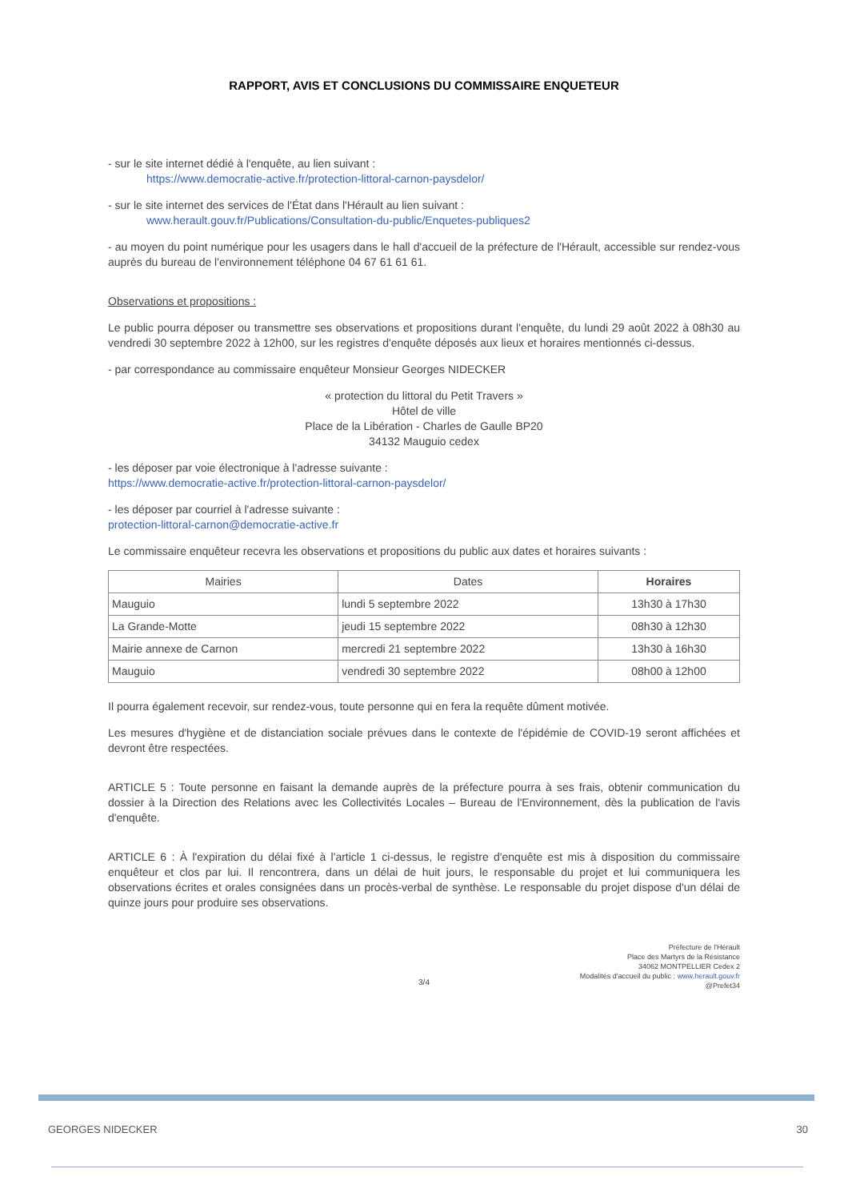RAPPORT, AVIS ET CONCLUSIONS DU COMMISSAIRE ENQUETEUR
- sur le site internet dédié à l'enquête, au lien suivant :
https://www.democratie-active.fr/protection-littoral-carnon-paysdelor/
- sur le site internet des services de l'État dans l'Hérault au lien suivant :
www.herault.gouv.fr/Publications/Consultation-du-public/Enquetes-publiques2
- au moyen du point numérique pour les usagers dans le hall d'accueil de la préfecture de l'Hérault, accessible sur rendez-vous auprès du bureau de l'environnement téléphone 04 67 61 61 61.
Observations et propositions :
Le public pourra déposer ou transmettre ses observations et propositions durant l'enquête, du lundi 29 août 2022 à 08h30 au vendredi 30 septembre 2022 à 12h00, sur les registres d'enquête déposés aux lieux et horaires mentionnés ci-dessus.
- par correspondance au commissaire enquêteur Monsieur Georges NIDECKER
« protection du littoral du Petit Travers »
Hôtel de ville
Place de la Libération - Charles de Gaulle BP20
34132 Mauguio cedex
- les déposer par voie électronique à l'adresse suivante :
https://www.democratie-active.fr/protection-littoral-carnon-paysdelor/
- les déposer par courriel à l'adresse suivante :
protection-littoral-carnon@democratie-active.fr
Le commissaire enquêteur recevra les observations et propositions du public aux dates et horaires suivants :
| Mairies | Dates | Horaires |
| --- | --- | --- |
| Mauguio | lundi 5 septembre 2022 | 13h30 à 17h30 |
| La Grande-Motte | jeudi 15 septembre 2022 | 08h30 à 12h30 |
| Mairie annexe de Carnon | mercredi 21 septembre 2022 | 13h30 à 16h30 |
| Mauguio | vendredi 30 septembre 2022 | 08h00 à 12h00 |
Il pourra également recevoir, sur rendez-vous, toute personne qui en fera la requête dûment motivée.
Les mesures d'hygiène et de distanciation sociale prévues dans le contexte de l'épidémie de COVID-19 seront affichées et devront être respectées.
ARTICLE 5 : Toute personne en faisant la demande auprès de la préfecture pourra à ses frais, obtenir communication du dossier à la Direction des Relations avec les Collectivités Locales – Bureau de l'Environnement, dès la publication de l'avis d'enquête.
ARTICLE 6 : À l'expiration du délai fixé à l'article 1 ci-dessus, le registre d'enquête est mis à disposition du commissaire enquêteur et clos par lui. Il rencontrera, dans un délai de huit jours, le responsable du projet et lui communiquera les observations écrites et orales consignées dans un procès-verbal de synthèse. Le responsable du projet dispose d'un délai de quinze jours pour produire ses observations.
Préfecture de l'Hérault
Place des Martyrs de la Résistance
34062 MONTPELLIER Cedex 2
Modalités d'accueil du public : www.herault.gouv.fr
@Prefet34
3/4
GEORGES NIDECKER 30